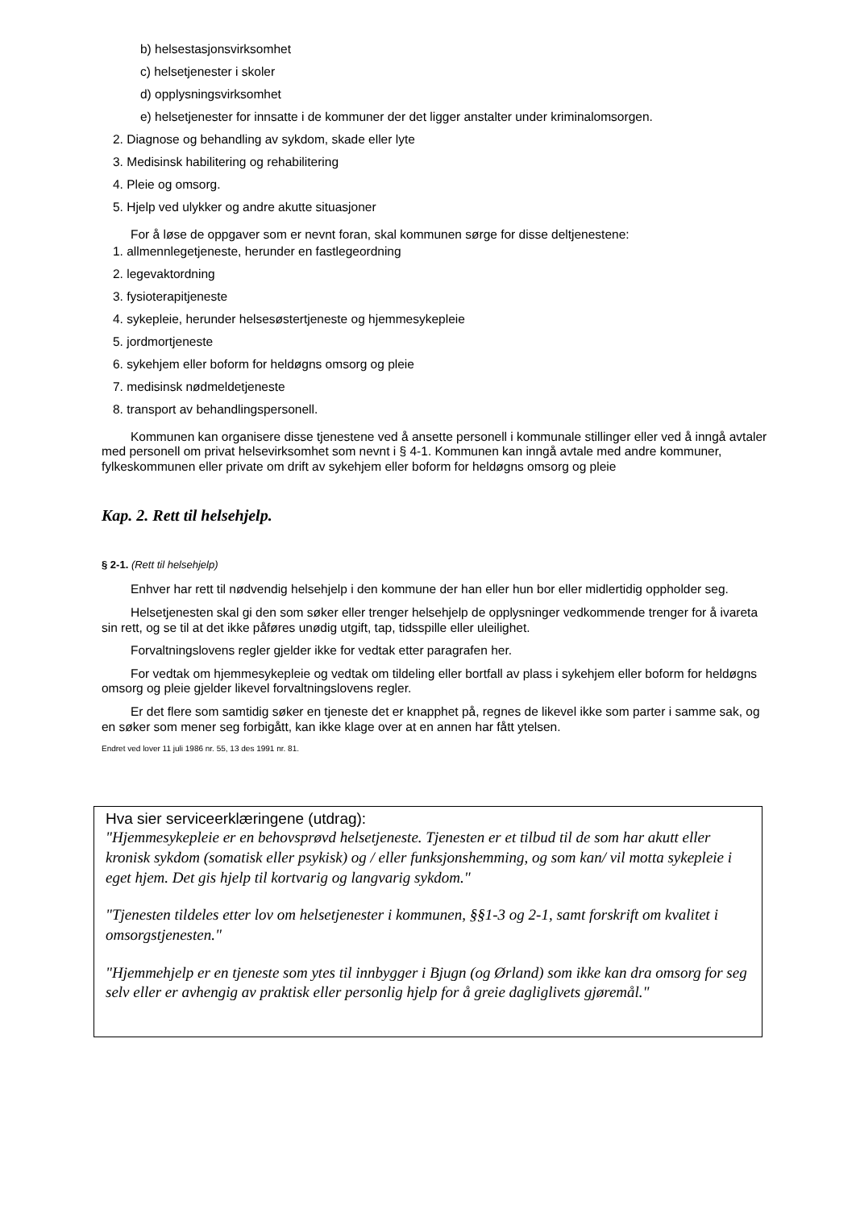b) helsestasjonsvirksomhet
c) helsetjenester i skoler
d) opplysningsvirksomhet
e) helsetjenester for innsatte i de kommuner der det ligger anstalter under kriminalomsorgen.
2. Diagnose og behandling av sykdom, skade eller lyte
3. Medisinsk habilitering og rehabilitering
4. Pleie og omsorg.
5. Hjelp ved ulykker og andre akutte situasjoner
For å løse de oppgaver som er nevnt foran, skal kommunen sørge for disse deltjenestene:
1. allmennlegetjeneste, herunder en fastlegeordning
2. legevaktordning
3. fysioterapitjeneste
4. sykepleie, herunder helsesøstertjeneste og hjemmesykepleie
5. jordmortjeneste
6. sykehjem eller boform for heldøgns omsorg og pleie
7. medisinsk nødmeldetjeneste
8. transport av behandlingspersonell.
Kommunen kan organisere disse tjenestene ved å ansette personell i kommunale stillinger eller ved å inngå avtaler med personell om privat helsevirksomhet som nevnt i § 4-1. Kommunen kan inngå avtale med andre kommuner, fylkeskommunen eller private om drift av sykehjem eller boform for heldøgns omsorg og pleie
Kap. 2. Rett til helsehjelp.
§ 2-1. (Rett til helsehjelp)
Enhver har rett til nødvendig helsehjelp i den kommune der han eller hun bor eller midlertidig oppholder seg.
Helsetjenesten skal gi den som søker eller trenger helsehjelp de opplysninger vedkommende trenger for å ivareta sin rett, og se til at det ikke påføres unødig utgift, tap, tidsspille eller uleilighet.
Forvaltningslovens regler gjelder ikke for vedtak etter paragrafen her.
For vedtak om hjemmesykepleie og vedtak om tildeling eller bortfall av plass i sykehjem eller boform for heldøgns omsorg og pleie gjelder likevel forvaltningslovens regler.
Er det flere som samtidig søker en tjeneste det er knapphet på, regnes de likevel ikke som parter i samme sak, og en søker som mener seg forbigått, kan ikke klage over at en annen har fått ytelsen.
Endret ved lover 11 juli 1986 nr. 55, 13 des 1991 nr. 81.
Hva sier serviceerklæringene (utdrag):
"Hjemmesykepleie er en behovsprøvd helsetjeneste. Tjenesten er et tilbud til de som har akutt eller kronisk sykdom (somatisk eller psykisk) og / eller funksjonshemming, og som kan/ vil motta sykepleie i eget hjem. Det gis hjelp til kortvarig og langvarig sykdom."
"Tjenesten tildeles etter lov om helsetjenester i kommunen, §§1-3 og 2-1, samt forskrift om kvalitet i omsorgstjenesten."
"Hjemmehjelp er en tjeneste som ytes til innbygger i Bjugn (og Ørland) som ikke kan dra omsorg for seg selv eller er avhengig av praktisk eller personlig hjelp for å greie dagliglivets gjøremål."